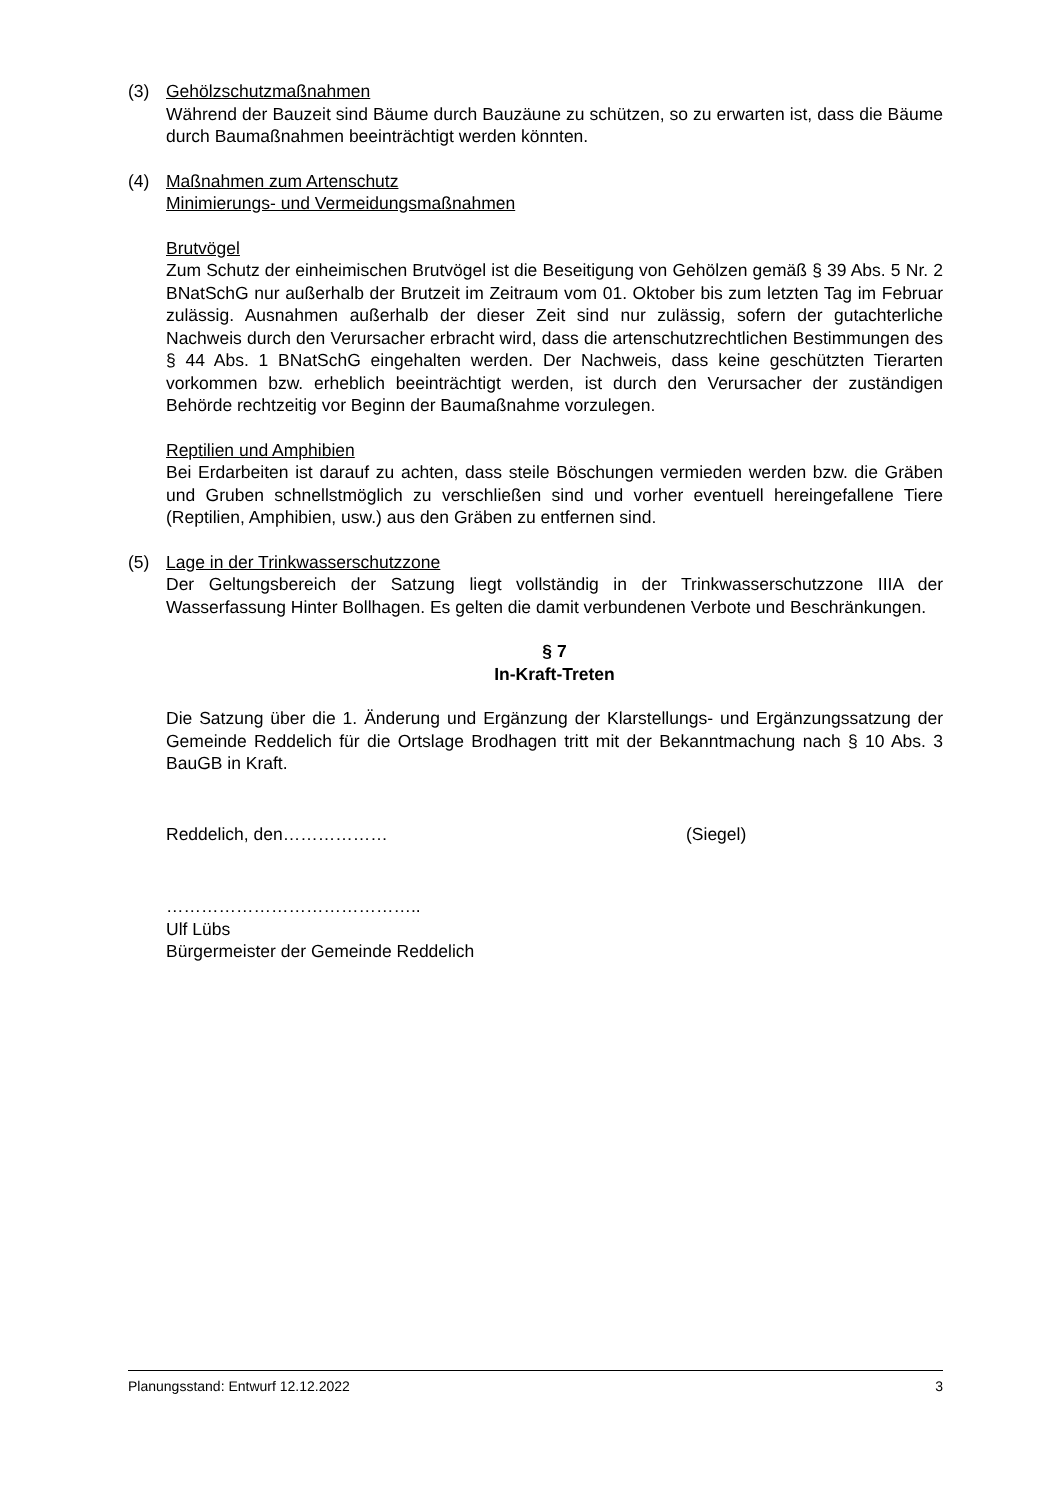(3) Gehölzschutzmaßnahmen
Während der Bauzeit sind Bäume durch Bauzäune zu schützen, so zu erwarten ist, dass die Bäume durch Baumaßnahmen beeinträchtigt werden könnten.
(4) Maßnahmen zum Artenschutz
Minimierungs- und Vermeidungsmaßnahmen
Brutvögel
Zum Schutz der einheimischen Brutvögel ist die Beseitigung von Gehölzen gemäß § 39 Abs. 5 Nr. 2 BNatSchG nur außerhalb der Brutzeit im Zeitraum vom 01. Oktober bis zum letzten Tag im Februar zulässig. Ausnahmen außerhalb der dieser Zeit sind nur zulässig, sofern der gutachterliche Nachweis durch den Verursacher erbracht wird, dass die artenschutzrechtlichen Bestimmungen des § 44 Abs. 1 BNatSchG eingehalten werden. Der Nachweis, dass keine geschützten Tierarten vorkommen bzw. erheblich beeinträchtigt werden, ist durch den Verursacher der zuständigen Behörde rechtzeitig vor Beginn der Baumaßnahme vorzulegen.
Reptilien und Amphibien
Bei Erdarbeiten ist darauf zu achten, dass steile Böschungen vermieden werden bzw. die Gräben und Gruben schnellstmöglich zu verschließen sind und vorher eventuell hereingefallene Tiere (Reptilien, Amphibien, usw.) aus den Gräben zu entfernen sind.
(5) Lage in der Trinkwasserschutzzone
Der Geltungsbereich der Satzung liegt vollständig in der Trinkwasserschutzzone IIIA der Wasserfassung Hinter Bollhagen. Es gelten die damit verbundenen Verbote und Beschränkungen.
§ 7
In-Kraft-Treten
Die Satzung über die 1. Änderung und Ergänzung der Klarstellungs- und Ergänzungssatzung der Gemeinde Reddelich für die Ortslage Brodhagen tritt mit der Bekanntmachung nach § 10 Abs. 3 BauGB in Kraft.
Reddelich, den……………… (Siegel)
……………………………………..
Ulf Lübs
Bürgermeister der Gemeinde Reddelich
Planungsstand: Entwurf 12.12.2022 3